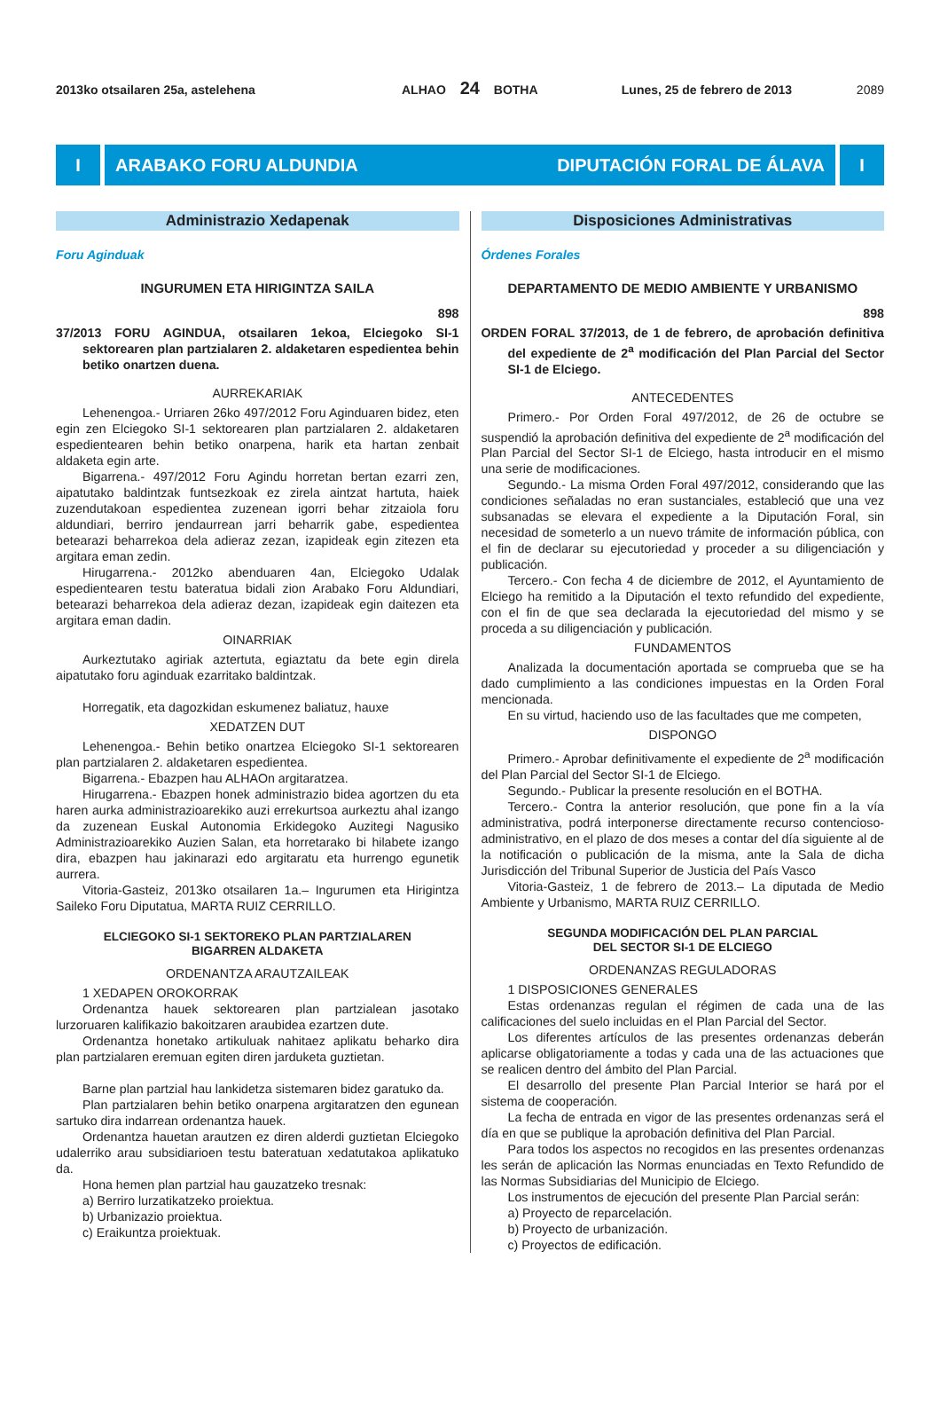2013ko otsailaren 25a, astelehena ALHAO 24 BOTHA Lunes, 25 de febrero de 2013 2089
I ARABAKO FORU ALDUNDIA DIPUTACIÓN FORAL DE ÁLAVA
I
Administrazio Xedapenak
Foru Aginduak
INGURUMEN ETA HIRIGINTZA SAILA
898
37/2013 FORU AGINDUA, otsailaren 1ekoa, Elciegoko SI-1 sektorearen plan partzialaren 2. aldaketaren espedientea behin betiko onartzen duena.
AURREKARIAK
Lehenengoa.- Urriaren 26ko 497/2012 Foru Aginduaren bidez, eten egin zen Elciegoko SI-1 sektorearen plan partzialaren 2. aldaketaren espedientearen behin betiko onarpena, harik eta hartan zenbait aldaketa egin arte.
Bigarrena.- 497/2012 Foru Agindu horretan bertan ezarri zen, aipatutako baldintzak funtsezkoak ez zirela aintzat hartuta, haiek zuzendutakoan espedientea zuzenean igorri behar zitzaiola foru aldundiari, berriro jendaurrean jarri beharrik gabe, espedientea betearazi beharrekoa dela adieraz zezan, izapideak egin zitezen eta argitara eman zedin.
Hirugarrena.- 2012ko abenduaren 4an, Elciegoko Udalak espedientearen testu bateratua bidali zion Arabako Foru Aldundiari, betearazi beharrekoa dela adieraz dezan, izapideak egin daitezen eta argitara eman dadin.
OINARRIAK
Aurkeztutako agiriak aztertuta, egiaztatu da bete egin direla aipatutako foru aginduak ezarritako baldintzak.
Horregatik, eta dagozkidan eskumenez baliatuz, hauxe
XEDATZEN DUT
Lehenengoa.- Behin betiko onartzea Elciegoko SI-1 sektorearen plan partzialaren 2. aldaketaren espedientea.
Bigarrena.- Ebazpen hau ALHAOn argitaratzea.
Hirugarrena.- Ebazpen honek administrazio bidea agortzen du eta haren aurka administrazioarekiko auzi errekurtsoa aurkeztu ahal izango da zuzenean Euskal Autonomia Erkidegoko Auzitegi Nagusiko Administrazioarekiko Auzien Salan, eta horretarako bi hilabete izango dira, ebazpen hau jakinarazi edo argitaratu eta hurrengo egunetik aurrera.
Vitoria-Gasteiz, 2013ko otsailaren 1a.– Ingurumen eta Hirigintza Saileko Foru Diputatua, MARTA RUIZ CERRILLO.
ELCIEGOKO SI-1 SEKTOREKO PLAN PARTZIALAREN
BIGARREN ALDAKETA
ORDENANTZA ARAUTZAILEAK
1 XEDAPEN OROKORRAK
Ordenantza hauek sektorearen plan partzialean jasotako lurzoruaren kalifikazio bakoitzaren araubidea ezartzen dute.
Ordenantza honetako artikuluak nahitaez aplikatu beharko dira plan partzialaren eremuan egiten diren jarduketa guztietan.
Barne plan partzial hau lankidetza sistemaren bidez garatuko da.
Plan partzialaren behin betiko onarpena argitaratzen den egunean sartuko dira indarrean ordenantza hauek.
Ordenantza hauetan arautzen ez diren alderdi guztietan Elciegoko udalerriko arau subsidiarioen testu bateratuan xedatutakoa aplikatuko da.
Hona hemen plan partzial hau gauzatzeko tresnak:
a) Berriro lurzatikatzeko proiektua.
b) Urbanizazio proiektua.
c) Eraikuntza proiektuak.
Disposiciones Administrativas
Órdenes Forales
DEPARTAMENTO DE MEDIO AMBIENTE Y URBANISMO
898
ORDEN FORAL 37/2013, de 1 de febrero, de aprobación definitiva del expediente de 2<sup>a</sup> modificación del Plan Parcial del Sector SI-1 de Elciego.
ANTECEDENTES
Primero.- Por Orden Foral 497/2012, de 26 de octubre se suspendió la aprobación definitiva del expediente de 2<sup>a</sup> modificación del Plan Parcial del Sector SI-1 de Elciego, hasta introducir en el mismo una serie de modificaciones.
Segundo.- La misma Orden Foral 497/2012, considerando que las condiciones señaladas no eran sustanciales, estableció que una vez subsanadas se elevara el expediente a la Diputación Foral, sin necesidad de someterlo a un nuevo trámite de información pública, con el fin de declarar su ejecutoriedad y proceder a su diligenciación y publicación.
Tercero.- Con fecha 4 de diciembre de 2012, el Ayuntamiento de Elciego ha remitido a la Diputación el texto refundido del expediente, con el fin de que sea declarada la ejecutoriedad del mismo y se proceda a su diligenciación y publicación.
FUNDAMENTOS
Analizada la documentación aportada se comprueba que se ha dado cumplimiento a las condiciones impuestas en la Orden Foral mencionada.
En su virtud, haciendo uso de las facultades que me competen,
DISPONGO
Primero.- Aprobar definitivamente el expediente de 2<sup>a</sup> modificación del Plan Parcial del Sector SI-1 de Elciego.
Segundo.- Publicar la presente resolución en el BOTHA.
Tercero.- Contra la anterior resolución, que pone fin a la vía administrativa, podrá interponerse directamente recurso contencioso-administrativo, en el plazo de dos meses a contar del día siguiente al de la notificación o publicación de la misma, ante la Sala de dicha Jurisdicción del Tribunal Superior de Justicia del País Vasco
Vitoria-Gasteiz, 1 de febrero de 2013.– La diputada de Medio Ambiente y Urbanismo, MARTA RUIZ CERRILLO.
SEGUNDA MODIFICACIÓN DEL PLAN PARCIAL
DEL SECTOR SI-1 DE ELCIEGO
ORDENANZAS REGULADORAS
1 DISPOSICIONES GENERALES
Estas ordenanzas regulan el régimen de cada una de las calificaciones del suelo incluidas en el Plan Parcial del Sector.
Los diferentes artículos de las presentes ordenanzas deberán aplicarse obligatoriamente a todas y cada una de las actuaciones que se realicen dentro del ámbito del Plan Parcial.
El desarrollo del presente Plan Parcial Interior se hará por el sistema de cooperación.
La fecha de entrada en vigor de las presentes ordenanzas será el día en que se publique la aprobación definitiva del Plan Parcial.
Para todos los aspectos no recogidos en las presentes ordenanzas les serán de aplicación las Normas enunciadas en Texto Refundido de las Normas Subsidiarias del Municipio de Elciego.
Los instrumentos de ejecución del presente Plan Parcial serán:
a) Proyecto de reparcelación.
b) Proyecto de urbanización.
c) Proyectos de edificación.